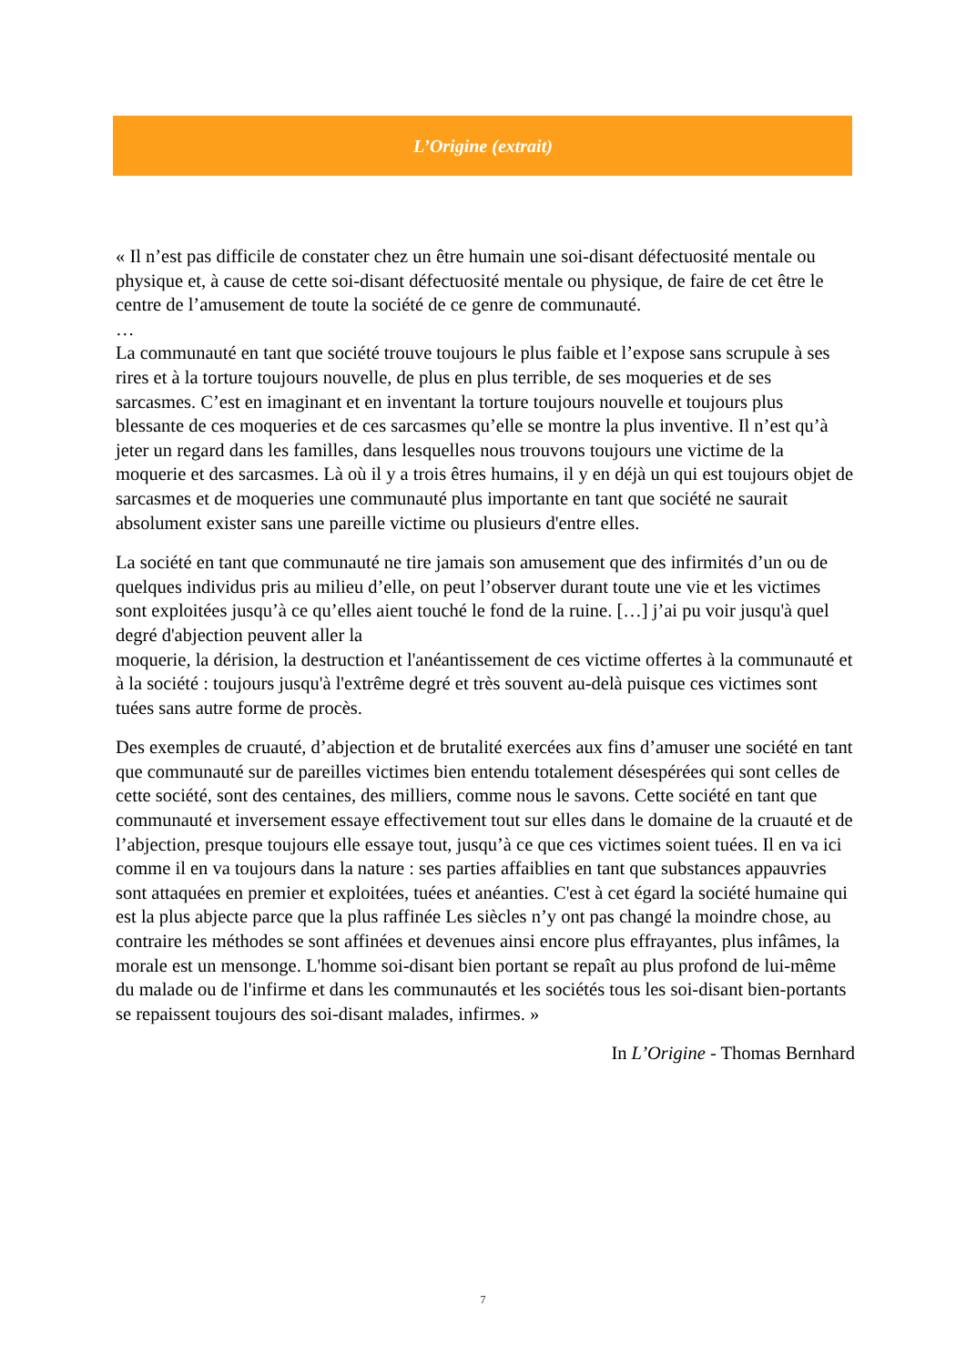L’Origine (extrait)
« Il n’est pas difficile de constater chez un être humain une soi-disant défectuosité mentale ou physique et, à cause de cette soi-disant défectuosité mentale ou physique, de faire de cet être le centre de l’amusement de toute la société de ce genre de communauté.
…
La communauté en tant que société trouve toujours le plus faible et l’expose sans scrupule à ses rires et à la torture toujours nouvelle, de plus en plus terrible, de ses moqueries et de ses sarcasmes. C’est en imaginant et en inventant la torture toujours nouvelle et toujours plus blessante de ces moqueries et de ces sarcasmes qu’elle se montre la plus inventive. Il n’est qu’à jeter un regard dans les familles, dans lesquelles nous trouvons toujours une victime de la moquerie et des sarcasmes. Là où il y a trois êtres humains, il y en déjà un qui est toujours objet de sarcasmes et de moqueries une communauté plus importante en tant que société ne saurait absolument exister sans une pareille victime ou plusieurs d'entre elles.
La société en tant que communauté ne tire jamais son amusement que des infirmités d’un ou de quelques individus pris au milieu d’elle, on peut l’observer durant toute une vie et les victimes sont exploitées jusqu’à ce qu’elles aient touché le fond de la ruine. […] j’ai pu voir jusqu'à quel degré d'abjection peuvent aller la
moquerie, la dérision, la destruction et l'anéantissement de ces victime offertes à la communauté et à la société : toujours jusqu'à l'extrême degré et très souvent au-delà puisque ces victimes sont tuées sans autre forme de procès.
Des exemples de cruauté, d’abjection et de brutalité exercées aux fins d’amuser une société en tant que communauté sur de pareilles victimes bien entendu totalement désespérées qui sont celles de cette société, sont des centaines, des milliers, comme nous le savons. Cette société en tant que communauté et inversement essaye effectivement tout sur elles dans le domaine de la cruauté et de l’abjection, presque toujours elle essaye tout, jusqu’à ce que ces victimes soient tuées. Il en va ici comme il en va toujours dans la nature : ses parties affaiblies en tant que substances appauvries sont attaquées en premier et exploitées, tuées et anéanties. C'est à cet égard la société humaine qui est la plus abjecte parce que la plus raffinée Les siècles n’y ont pas changé la moindre chose, au contraire les méthodes se sont affinées et devenues ainsi encore plus effrayantes, plus infâmes, la morale est un mensonge. L'homme soi-disant bien portant se repaît au plus profond de lui-même du malade ou de l'infirme et dans les communautés et les sociétés tous les soi-disant bien-portants se repaissent toujours des soi-disant malades, infirmes. »
In L’Origine - Thomas Bernhard
7